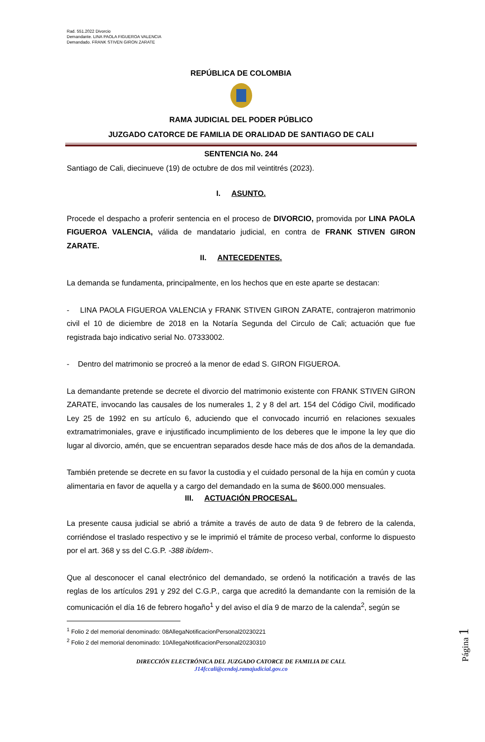Rad. 551.2022 Divorcio
Demandante. LINA PAOLA FIGUEROA VALENCIA
Demandado. FRANK STIVEN GIRON ZARATE
REPÚBLICA DE COLOMBIA
RAMA JUDICIAL DEL PODER PÚBLICO
JUZGADO CATORCE DE FAMILIA DE ORALIDAD DE SANTIAGO DE CALI
SENTENCIA No. 244
Santiago de Cali, diecinueve (19) de octubre de dos mil veintitrés (2023).
I. ASUNTO.
Procede el despacho a proferir sentencia en el proceso de DIVORCIO, promovida por LINA PAOLA FIGUEROA VALENCIA, válida de mandatario judicial, en contra de FRANK STIVEN GIRON ZARATE.
II. ANTECEDENTES.
La demanda se fundamenta, principalmente, en los hechos que en este aparte se destacan:
- LINA PAOLA FIGUEROA VALENCIA y FRANK STIVEN GIRON ZARATE, contrajeron matrimonio civil el 10 de diciembre de 2018 en la Notaría Segunda del Circulo de Cali; actuación que fue registrada bajo indicativo serial No. 07333002.
- Dentro del matrimonio se procreó a la menor de edad S. GIRON FIGUEROA.
La demandante pretende se decrete el divorcio del matrimonio existente con FRANK STIVEN GIRON ZARATE, invocando las causales de los numerales 1, 2 y 8 del art. 154 del Código Civil, modificado Ley 25 de 1992 en su artículo 6, aduciendo que el convocado incurrió en relaciones sexuales extramatrimoniales, grave e injustificado incumplimiento de los deberes que le impone la ley que dio lugar al divorcio, amén, que se encuentran separados desde hace más de dos años de la demandada.
También pretende se decrete en su favor la custodia y el cuidado personal de la hija en común y cuota alimentaria en favor de aquella y a cargo del demandado en la suma de $600.000 mensuales.
III. ACTUACIÓN PROCESAL.
La presente causa judicial se abrió a trámite a través de auto de data 9 de febrero de la calenda, corriéndose el traslado respectivo y se le imprimió el trámite de proceso verbal, conforme lo dispuesto por el art. 368 y ss del C.G.P. -388 ibídem-.
Que al desconocer el canal electrónico del demandado, se ordenó la notificación a través de las reglas de los artículos 291 y 292 del C.G.P., carga que acreditó la demandante con la remisión de la comunicación el día 16 de febrero hogaño<sup>1</sup> y del aviso el día 9 de marzo de la calenda<sup>2</sup>, según se
<sup>1</sup> Folio 2 del memorial denominado: 08AllegaNotificacionPersonal20230221
<sup>2</sup> Folio 2 del memorial denominado: 10AllegaNotificacionPersonal20230310
DIRECCIÓN ELECTRÓNICA DEL JUZGADO CATORCE DE FAMILIA DE CALI.
J14fccali@cendoj.ramajudicial.gov.co
Página 1